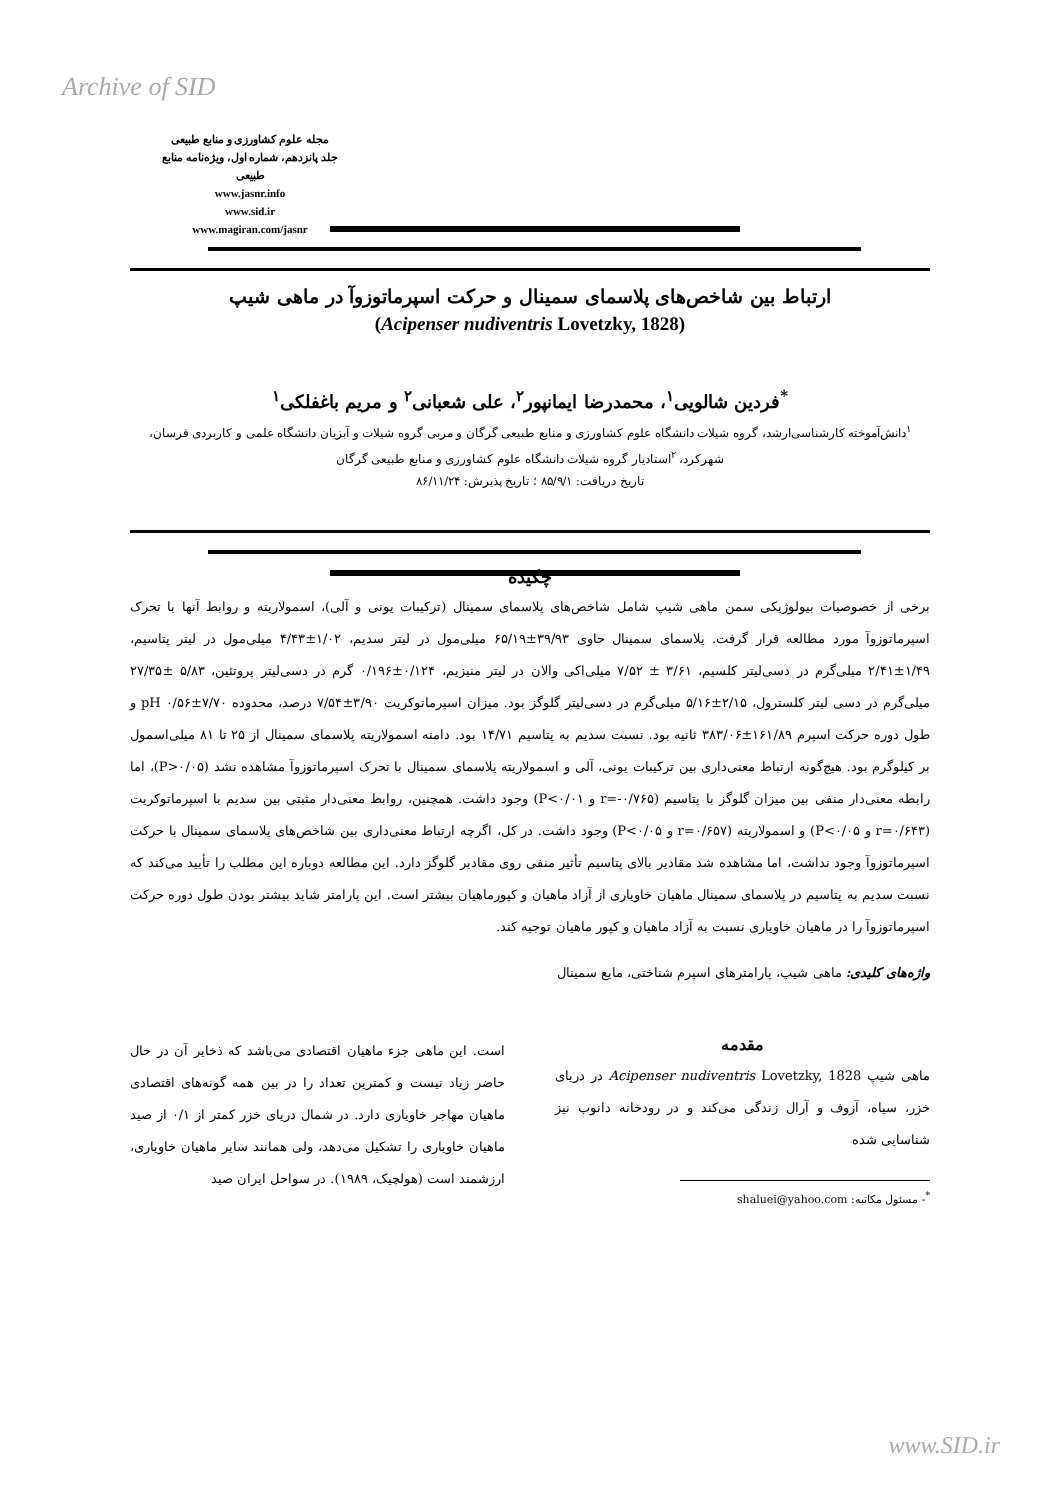Archive of SID
مجله علوم کشاورزی و منابع طبیعی
جلد پانزدهم، شماره اول، ویژه‌نامه منابع طبیعی
www.jasnr.info
www.sid.ir
www.magiran.com/jasnr
ارتباط بین شاخص‌های پلاسمای سمینال و حرکت اسپرماتوزوآ در ماهی شیپ
(Acipenser nudiventris Lovetzky, 1828)
<sup>*</sup> فردین شالویی<sup>۱</sup>، محمدرضا ایمانپور<sup>۲</sup>، علی شعبانی<sup>۲</sup> و مریم باغفلکی<sup>۱</sup>
<sup>۱</sup> دانش‌آموخته کارشناسی‌ارشد، گروه شیلات دانشگاه علوم کشاورزی و منابع طبیعی گرگان و مربی گروه شیلات و آبزیان دانشگاه علمی و کاربردی فرسان، شهرکرد، <sup>۲</sup>استادیار گروه شیلات دانشگاه علوم کشاورزی و منابع طبیعی گرگان
تاریخ دریافت: ۸۵/۹/۱ ؛ تاریخ پذیرش: ۸۶/۱۱/۲۴
چکیده
برخی از خصوصیات بیولوژیکی سمن ماهی شیپ شامل شاخص‌های پلاسمای سمینال (ترکیبات یونی و آلی)، اسمولاریته و روابط آنها با تحرک اسپرماتوزوآ مورد مطالعه قرار گرفت. پلاسمای سمینال حاوی ۳۹/۹۳±۶۵/۱۹ میلی‌مول در لیتر سدیم، ۱/۰۲±۴/۴۳ میلی‌مول در لیتر پتاسیم، ۱/۴۹±۲/۴۱ میلی‌گرم در دسی‌لیتر کلسیم، ۳/۶۱ ± ۷/۵۲ میلی‌اکی والان در لیتر منیزیم، ۰/۱۲۴±۰/۱۹۶ گرم در دسی‌لیتر پروتئین، ۵/۸۳ ±۲۷/۳۵ میلی‌گرم در دسی لیتر کلسترول، ۲/۱۵±۵/۱۶ میلی‌گرم در دسی‌لیتر گلوگز بود. میزان اسپرماتوکریت ۳/۹۰±۷/۵۴ درصد، محدوده pH ۰/۵۶±۷/۷۰ و طول دوره حرکت اسپرم ۱۶۱/۸۹±۳۸۳/۰۶ ثانیه بود. نسبت سدیم به پتاسیم ۱۴/۷۱ بود. دامنه اسمولاریته پلاسمای سمینال از ۲۵ تا ۸۱ میلی‌اسمول بر کیلوگرم بود. هیچ‌گونه ارتباط معنی‌داری بین ترکیبات یونی، آلی و اسمولاریته پلاسمای سمینال با تحرک اسپرماتوزوآ مشاهده نشد (P>۰/۰۵)، اما رابطه معنی‌دار منفی بین میزان گلوگز با پتاسیم (r=-۰/۷۶۵ و P<۰/۰۱) وجود داشت. همچنین، روابط معنی‌دار مثبتی بین سدیم با اسپرماتوکریت (r=۰/۶۴۳ و P<۰/۰۵) و اسمولاریته (r=۰/۶۵۷ و P<۰/۰۵) وجود داشت. در کل، اگرچه ارتباط معنی‌داری بین شاخص‌های پلاسمای سمینال با حرکت اسپرماتوزوآ وجود نداشت، اما مشاهده شد مقادیر بالای پتاسیم تأثیر منفی روی مقادیر گلوگز دارد. این مطالعه دوباره این مطلب را تأیید می‌کند که نسبت سدیم به پتاسیم در پلاسمای سمینال ماهیان خاویاری از آزاد ماهیان و کپورماهیان بیشتر است. این پارامتر شاید بیشتر بودن طول دوره حرکت اسپرماتوزوآ را در ماهیان خاویاری نسبت به آزاد ماهیان و کپور ماهیان توجیه کند.
واژه‌های کلیدی: ماهی شیپ، پارامترهای اسپرم شناختی، مایع سمینال
مقدمه
ماهی شیپ Acipenser nudiventris Lovetzky, 1828 در دریای خزر، سیاه، آزوف و آرال زندگی می‌کند و در رودخانه دانوب نیز شناسایی شده
<sup>*</sup>- مسئول مکاتبه: shaluei@yahoo.com
است. این ماهی جزء ماهیان اقتصادی می‌باشد که ذخایر آن در حال حاضر زیاد نیست و کمترین تعداد را در بین همه گونه‌های اقتصادی ماهیان مهاجر خاویاری دارد. در شمال دریای خزر کمتر از ۰/۱ از صید ماهیان خاویاری را تشکیل می‌دهد، ولی همانند سایر ماهیان خاویاری، ارزشمند است (هولچیک، ۱۹۸۹). در سواحل ایران صید
www.SID.ir